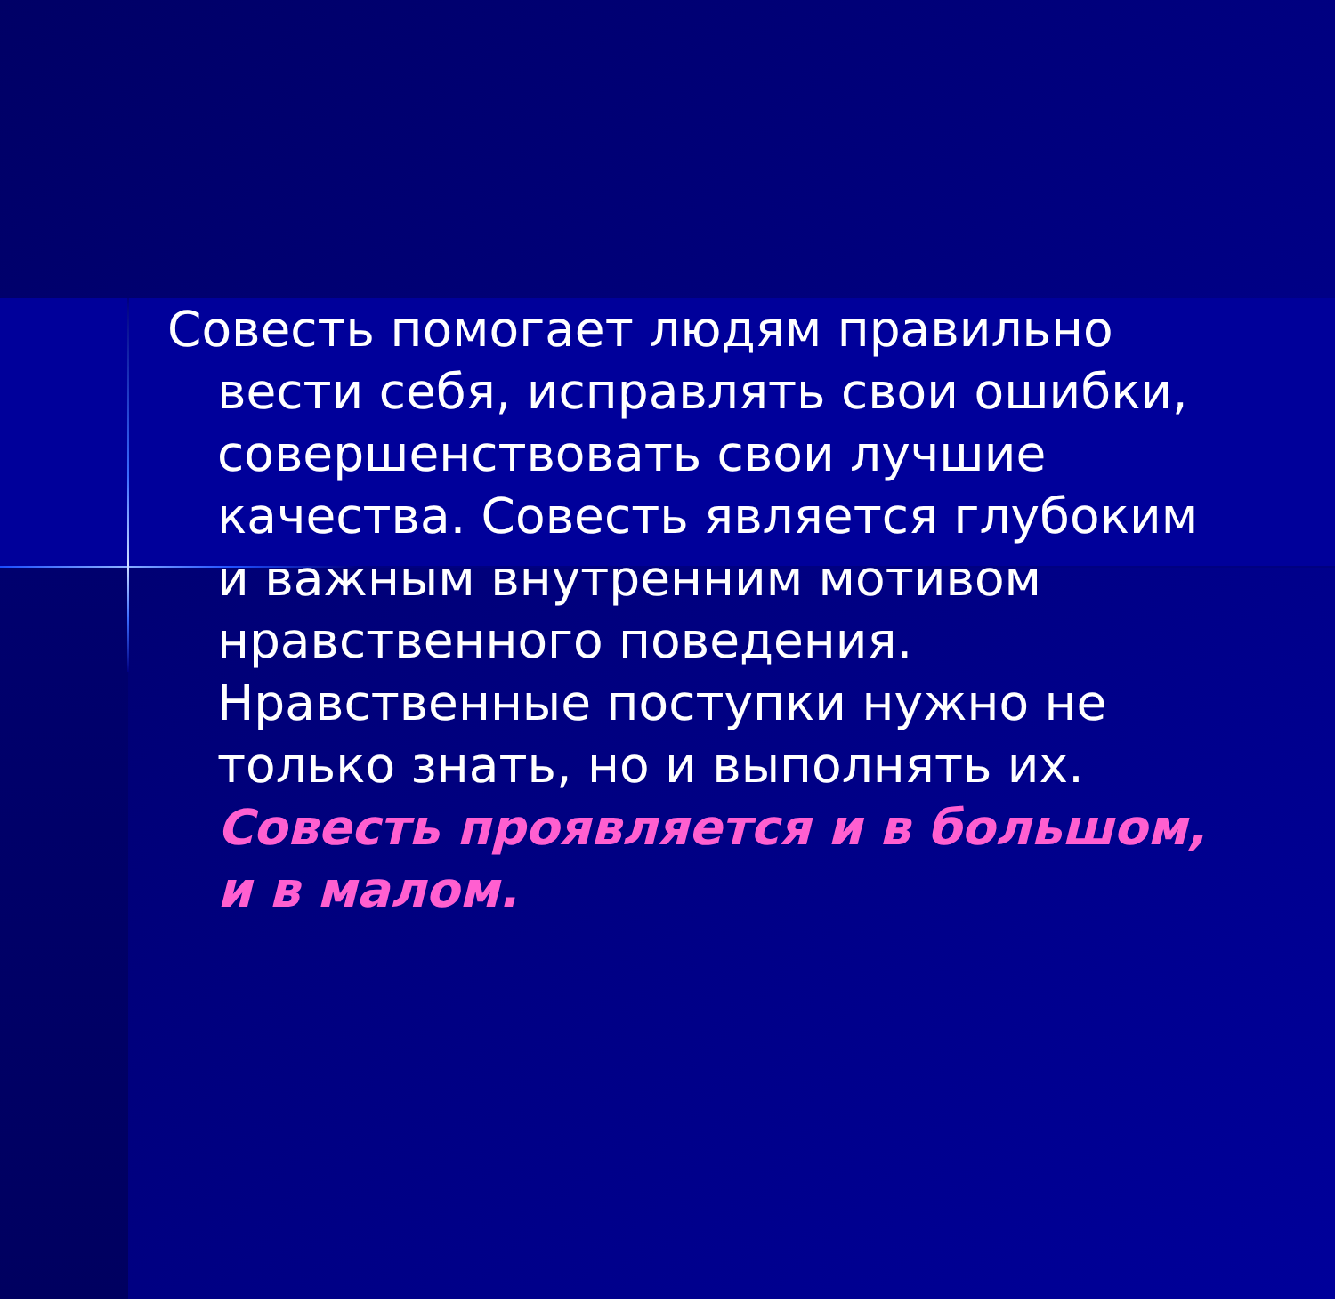Совесть помогает людям правильно вести себя, исправлять свои ошибки, совершенствовать свои лучшие качества. Совесть является глубоким и важным внутренним мотивом нравственного поведения. Нравственные поступки нужно не только знать, но и выполнять их. Совесть проявляется и в большом, и в малом.